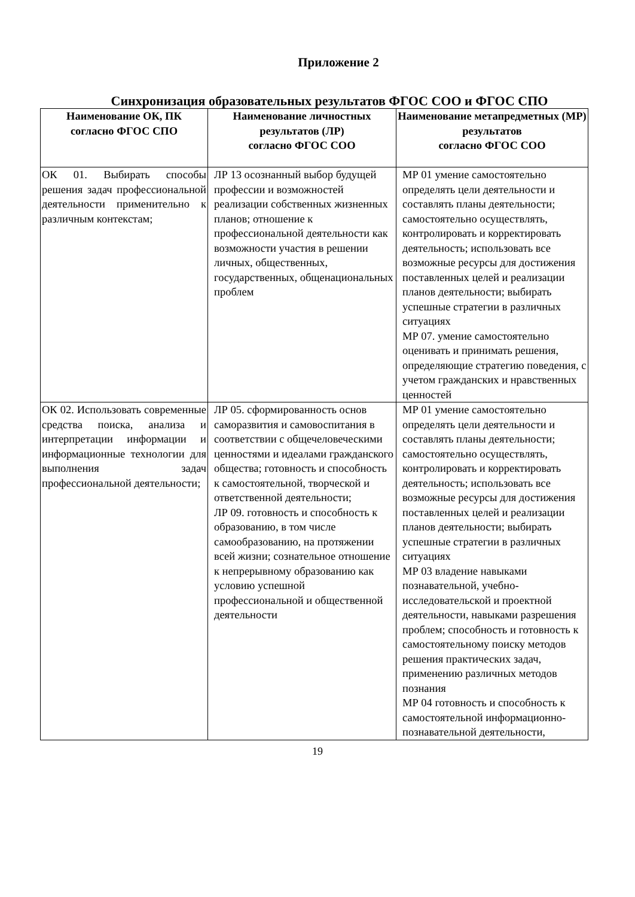Приложение 2
Синхронизация образовательных результатов ФГОС СОО и ФГОС СПО
| Наименование ОК, ПК согласно ФГОС СПО | Наименование личностных результатов (ЛР) согласно ФГОС СОО | Наименование метапредметных (МР) результатов согласно ФГОС СОО |
| --- | --- | --- |
| ОК 01. Выбирать способы решения задач профессиональной деятельности применительно к различным контекстам; | ЛР 13 осознанный выбор будущей профессии и возможностей реализации собственных жизненных планов; отношение к профессиональной деятельности как возможности участия в решении личных, общественных, государственных, общенациональных проблем | МР 01 умение самостоятельно определять цели деятельности и составлять планы деятельности; самостоятельно осуществлять, контролировать и корректировать деятельность; использовать все возможные ресурсы для достижения поставленных целей и реализации планов деятельности; выбирать успешные стратегии в различных ситуациях МР 07. умение самостоятельно оценивать и принимать решения, определяющие стратегию поведения, с учетом гражданских и нравственных ценностей |
| ОК 02. Использовать современные средства поиска, анализа и интерпретации информации и информационные технологии для выполнения задач профессиональной деятельности; | ЛР 05. сформированность основ саморазвития и самовоспитания в соответствии с общечеловеческими ценностями и идеалами гражданского общества; готовность и способность к самостоятельной, творческой и ответственной деятельности; ЛР 09. готовность и способность к образованию, в том числе самообразованию, на протяжении всей жизни; сознательное отношение к непрерывному образованию как условию успешной профессиональной и общественной деятельности | МР 01 умение самостоятельно определять цели деятельности и составлять планы деятельности; самостоятельно осуществлять, контролировать и корректировать деятельность; использовать все возможные ресурсы для достижения поставленных целей и реализации планов деятельности; выбирать успешные стратегии в различных ситуациях МР 03 владение навыками познавательной, учебно-исследовательской и проектной деятельности, навыками разрешения проблем; способность и готовность к самостоятельному поиску методов решения практических задач, применению различных методов познания МР 04 готовность и способность к самостоятельной информационно-познавательной деятельности, |
19